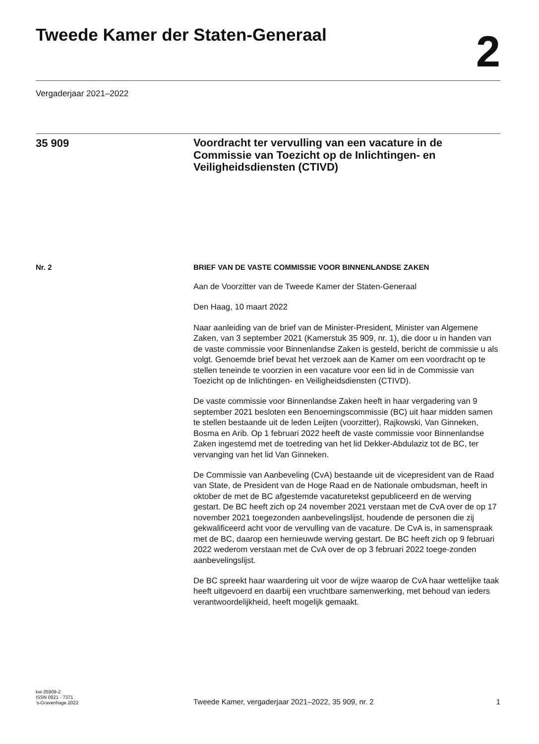Tweede Kamer der Staten-Generaal
2
Vergaderjaar 2021–2022
35 909
Voordracht ter vervulling van een vacature in de Commissie van Toezicht op de Inlichtingen- en Veiligheidsdiensten (CTIVD)
Nr. 2 BRIEF VAN DE VASTE COMMISSIE VOOR BINNENLANDSE ZAKEN
Aan de Voorzitter van de Tweede Kamer der Staten-Generaal
Den Haag, 10 maart 2022
Naar aanleiding van de brief van de Minister-President, Minister van Algemene Zaken, van 3 september 2021 (Kamerstuk 35 909, nr. 1), die door u in handen van de vaste commissie voor Binnenlandse Zaken is gesteld, bericht de commissie u als volgt. Genoemde brief bevat het verzoek aan de Kamer om een voordracht op te stellen teneinde te voorzien in een vacature voor een lid in de Commissie van Toezicht op de Inlichtingen- en Veiligheidsdiensten (CTIVD).
De vaste commissie voor Binnenlandse Zaken heeft in haar vergadering van 9 september 2021 besloten een Benoemingscommissie (BC) uit haar midden samen te stellen bestaande uit de leden Leijten (voorzitter), Rajkowski, Van Ginneken, Bosma en Arib. Op 1 februari 2022 heeft de vaste commissie voor Binnenlandse Zaken ingestemd met de toetreding van het lid Dekker-Abdulaziz tot de BC, ter vervanging van het lid Van Ginneken.
De Commissie van Aanbeveling (CvA) bestaande uit de vicepresident van de Raad van State, de President van de Hoge Raad en de Nationale ombudsman, heeft in oktober de met de BC afgestemde vacaturetekst gepubliceerd en de werving gestart. De BC heeft zich op 24 november 2021 verstaan met de CvA over de op 17 november 2021 toegezonden aanbevelingslijst, houdende de personen die zij gekwalificeerd acht voor de vervulling van de vacature. De CvA is, in samenspraak met de BC, daarop een hernieuwde werving gestart. De BC heeft zich op 9 februari 2022 wederom verstaan met de CvA over de op 3 februari 2022 toege-zonden aanbevelingslijst.
De BC spreekt haar waardering uit voor de wijze waarop de CvA haar wettelijke taak heeft uitgevoerd en daarbij een vruchtbare samenwerking, met behoud van ieders verantwoordelijkheid, heeft mogelijk gemaakt.
kst-35909-2
ISSN 0921 - 7371
’s-Gravenhage 2022
Tweede Kamer, vergaderjaar 2021–2022, 35 909, nr. 2
1